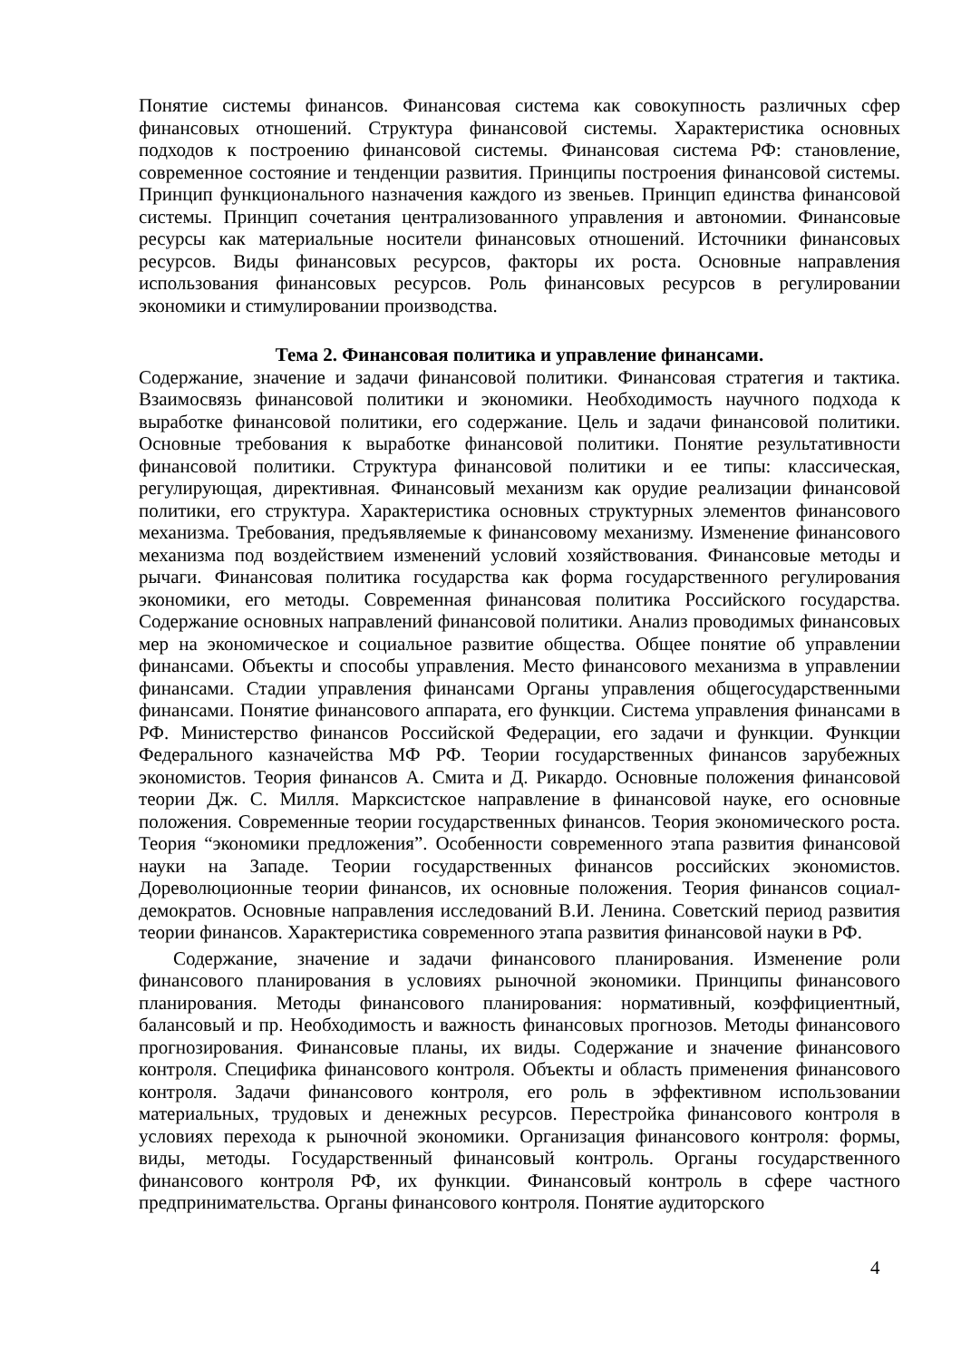Понятие системы финансов. Финансовая система как совокупность различных сфер финансовых отношений. Структура финансовой системы. Характеристика основных подходов к построению финансовой системы. Финансовая система РФ: становление, современное состояние и тенденции развития. Принципы построения финансовой системы. Принцип функционального назначения каждого из звеньев. Принцип единства финансовой системы. Принцип сочетания централизованного управления и автономии. Финансовые ресурсы как материальные носители финансовых отношений. Источники финансовых ресурсов. Виды финансовых ресурсов, факторы их роста. Основные направления использования финансовых ресурсов. Роль финансовых ресурсов в регулировании экономики и стимулировании производства.
Тема 2. Финансовая политика и управление финансами.
Содержание, значение и задачи финансовой политики. Финансовая стратегия и тактика. Взаимосвязь финансовой политики и экономики. Необходимость научного подхода к выработке финансовой политики, его содержание. Цель и задачи финансовой политики. Основные требования к выработке финансовой политики. Понятие результативности финансовой политики. Структура финансовой политики и ее типы: классическая, регулирующая, директивная. Финансовый механизм как орудие реализации финансовой политики, его структура. Характеристика основных структурных элементов финансового механизма. Требования, предъявляемые к финансовому механизму. Изменение финансового механизма под воздействием изменений условий хозяйствования. Финансовые методы и рычаги. Финансовая политика государства как форма государственного регулирования экономики, его методы. Современная финансовая политика Российского государства. Содержание основных направлений финансовой политики. Анализ проводимых финансовых мер на экономическое и социальное развитие общества. Общее понятие об управлении финансами. Объекты и способы управления. Место финансового механизма в управлении финансами. Стадии управления финансами Органы управления общегосударственными финансами. Понятие финансового аппарата, его функции. Система управления финансами в РФ. Министерство финансов Российской Федерации, его задачи и функции. Функции Федерального казначейства МФ РФ. Теории государственных финансов зарубежных экономистов. Теория финансов А. Смита и Д. Рикардо. Основные положения финансовой теории Дж. С. Милля. Марксистское направление в финансовой науке, его основные положения. Современные теории государственных финансов. Теория экономического роста. Теория “экономики предложения”. Особенности современного этапа развития финансовой науки на Западе. Теории государственных финансов российских экономистов. Дореволюционные теории финансов, их основные положения. Теория финансов социал-демократов. Основные направления исследований В.И. Ленина. Советский период развития теории финансов. Характеристика современного этапа развития финансовой науки в РФ.
Содержание, значение и задачи финансового планирования. Изменение роли финансового планирования в условиях рыночной экономики. Принципы финансового планирования. Методы финансового планирования: нормативный, коэффициентный, балансовый и пр. Необходимость и важность финансовых прогнозов. Методы финансового прогнозирования. Финансовые планы, их виды. Содержание и значение финансового контроля. Специфика финансового контроля. Объекты и область применения финансового контроля. Задачи финансового контроля, его роль в эффективном использовании материальных, трудовых и денежных ресурсов. Перестройка финансового контроля в условиях перехода к рыночной экономики. Организация финансового контроля: формы, виды, методы. Государственный финансовый контроль. Органы государственного финансового контроля РФ, их функции. Финансовый контроль в сфере частного предпринимательства. Органы финансового контроля. Понятие аудиторского
4